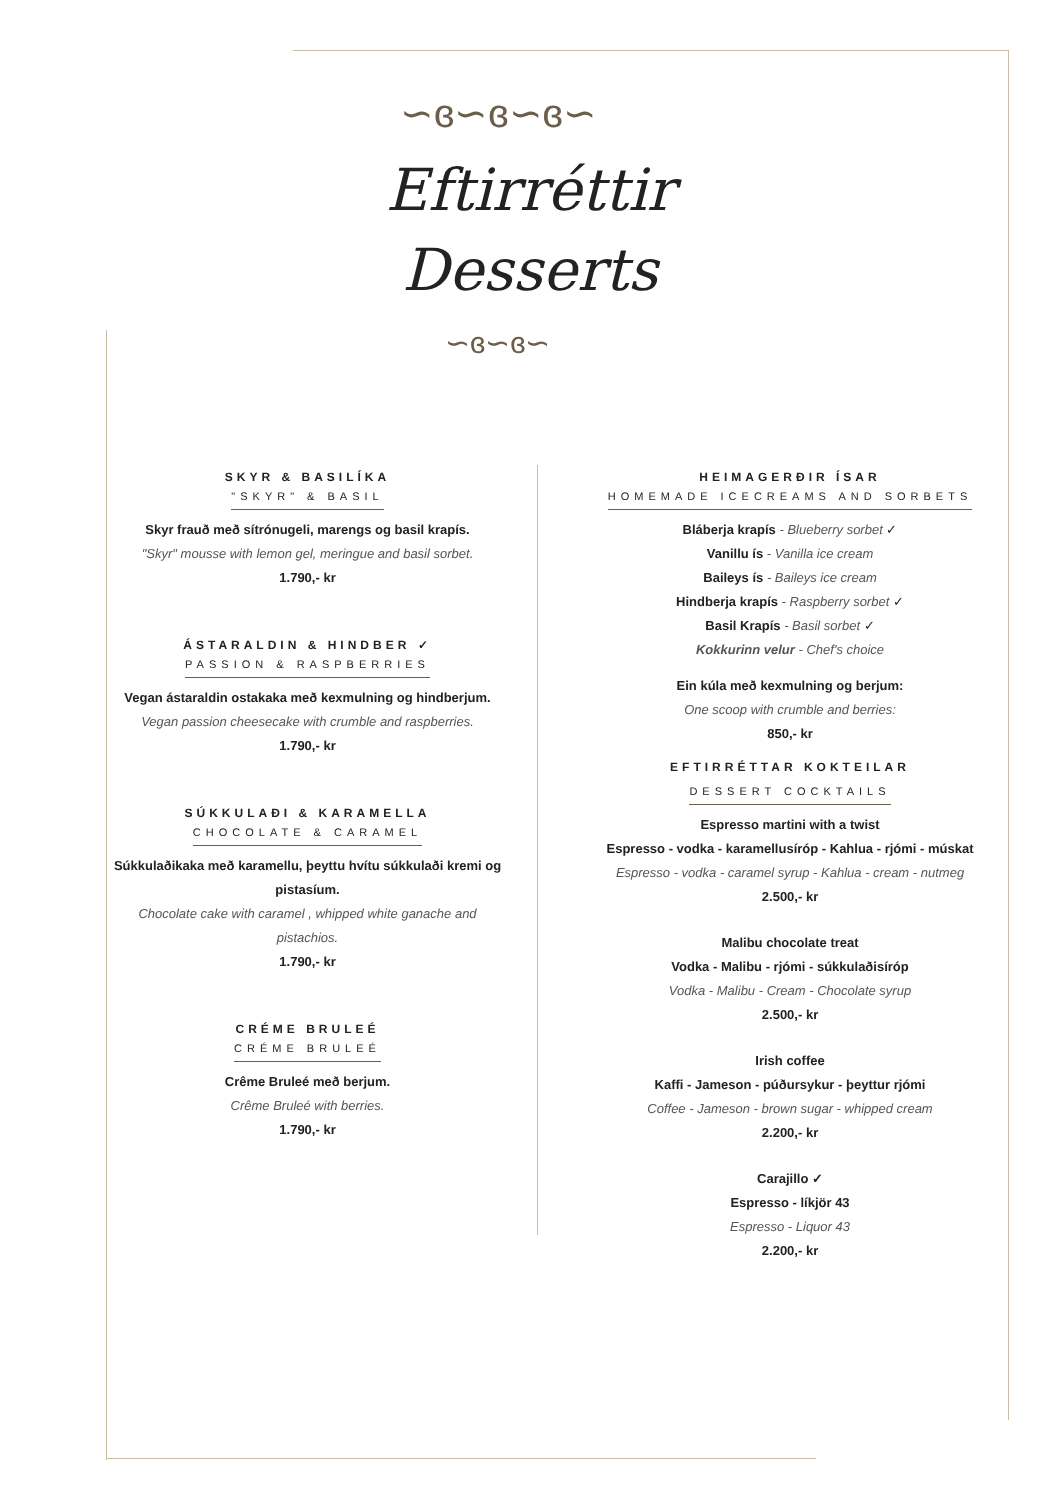∽ɞ∽ɞ∽ɞ∽
Eftirréttir
Desserts
∽ɞ∽ɞ∽
SKYR & BASILÍKA
"SKYR" & BASIL
Skyr frauð með sítrónugeli, marengs og basil krapís.
"Skyr" mousse with lemon gel, meringue and basil sorbet.
1.790,- kr
ÁSTARALDIN & HINDBER ✓
PASSION & RASPBERRIES
Vegan ástaraldin ostakaka með kexmulning og hindberjum.
Vegan passion cheesecake with crumble and raspberries.
1.790,- kr
SÚKKULAÐI & KARAMELLA
CHOCOLATE & CARAMEL
Súkkulaðikaka með karamellu, þeyttu hvítu súkkulaði kremi og pistasíum.
Chocolate cake with caramel , whipped white ganache and pistachios.
1.790,- kr
CRÉME BRULEÉ
CRÉME BRULEÉ
Crême Bruleé með berjum.
Crême Bruleé with berries.
1.790,- kr
HEIMAGERÐIR ÍSAR
HOMEMADE ICECREAMS AND SORBETS
Bláberja krapís - Blueberry sorbet ✓
Vanillu ís - Vanilla ice cream
Baileys ís - Baileys ice cream
Hindberja krapís - Raspberry sorbet ✓
Basil Krapís - Basil sorbet ✓
Kokkurinn velur - Chef's choice
Ein kúla með kexmulning og berjum:
One scoop with crumble and berries:
850,- kr
EFTIRRÉTTAR KOKTEILAR
DESSERT COCKTAILS
Espresso martini with a twist
Espresso - vodka - karamellusíróp - Kahlua - rjómi - múskat
Espresso - vodka - caramel syrup - Kahlua - cream - nutmeg
2.500,- kr
Malibu chocolate treat
Vodka - Malibu - rjómi - súkkulaðisíróp
Vodka - Malibu - Cream - Chocolate syrup
2.500,- kr
Irish coffee
Kaffi - Jameson - púðursykur - þeyttur rjómi
Coffee - Jameson - brown sugar - whipped cream
2.200,- kr
Carajillo ✓
Espresso - líkjör 43
Espresso - Liquor 43
2.200,- kr